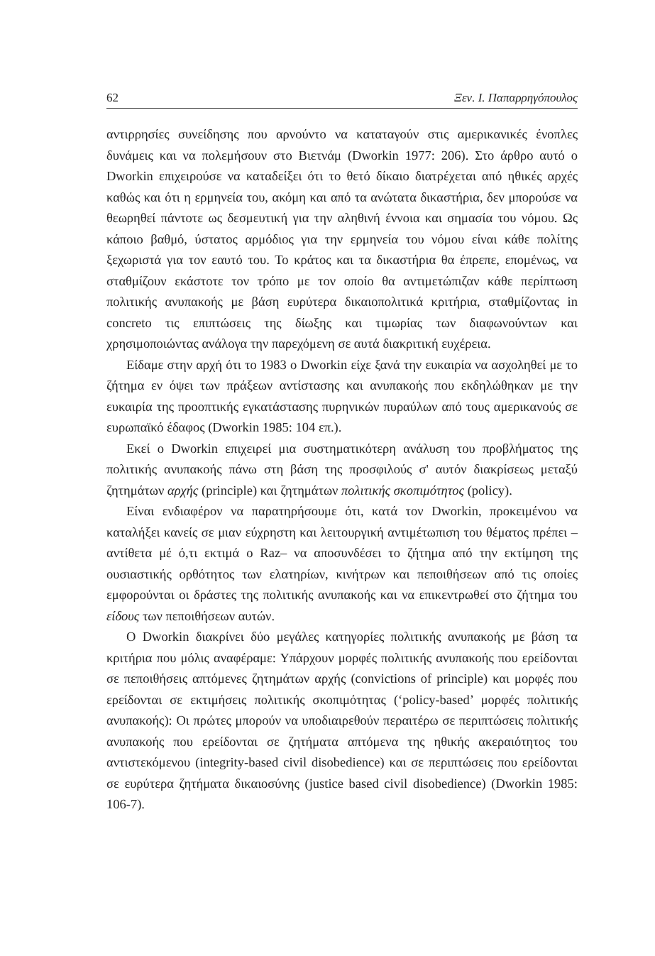62 Ξεν. Ι. Παπαρρηγόπουλος
αντιρρησίες συνείδησης που αρνούντο να καταταγούν στις αμερικανικές ένοπλες δυνάμεις και να πολεμήσουν στο Βιετνάμ (Dworkin 1977: 206). Στο άρθρο αυτό ο Dworkin επιχειρούσε να καταδείξει ότι το θετό δίκαιο διατρέχεται από ηθικές αρχές καθώς και ότι η ερμηνεία του, ακόμη και από τα ανώτατα δικαστήρια, δεν μπορούσε να θεωρηθεί πάντοτε ως δεσμευτική για την αληθινή έννοια και σημασία του νόμου. Ως κάποιο βαθμό, ύστατος αρμόδιος για την ερμηνεία του νόμου είναι κάθε πολίτης ξεχωριστά για τον εαυτό του. Το κράτος και τα δικαστήρια θα έπρεπε, επομένως, να σταθμίζουν εκάστοτε τον τρόπο με τον οποίο θα αντιμετώπιζαν κάθε περίπτωση πολιτικής ανυπακοής με βάση ευρύτερα δικαιοπολιτικά κριτήρια, σταθμίζοντας in concreto τις επιπτώσεις της δίωξης και τιμωρίας των διαφωνούντων και χρησιμοποιώντας ανάλογα την παρεχόμενη σε αυτά διακριτική ευχέρεια.
Είδαμε στην αρχή ότι το 1983 ο Dworkin είχε ξανά την ευκαιρία να ασχοληθεί με το ζήτημα εν όψει των πράξεων αντίστασης και ανυπακοής που εκδηλώθηκαν με την ευκαιρία της προοπτικής εγκατάστασης πυρηνικών πυραύλων από τους αμερικανούς σε ευρωπαϊκό έδαφος (Dworkin 1985: 104 επ.).
Εκεί ο Dworkin επιχειρεί μια συστηματικότερη ανάλυση του προβλήματος της πολιτικής ανυπακοής πάνω στη βάση της προσφιλούς σ' αυτόν διακρίσεως μεταξύ ζητημάτων αρχής (principle) και ζητημάτων πολιτικής σκοπιμότητος (policy).
Είναι ενδιαφέρον να παρατηρήσουμε ότι, κατά τον Dworkin, προκειμένου να καταλήξει κανείς σε μιαν εύχρηστη και λειτουργική αντιμέτωπιση του θέματος πρέπει –αντίθετα μέ ό,τι εκτιμά ο Raz– να αποσυνδέσει το ζήτημα από την εκτίμηση της ουσιαστικής ορθότητος των ελατηρίων, κινήτρων και πεποιθήσεων από τις οποίες εμφορούνται οι δράστες της πολιτικής ανυπακοής και να επικεντρωθεί στο ζήτημα του είδους των πεποιθήσεων αυτών.
Ο Dworkin διακρίνει δύο μεγάλες κατηγορίες πολιτικής ανυπακοής με βάση τα κριτήρια που μόλις αναφέραμε: Υπάρχουν μορφές πολιτικής ανυπακοής που ερείδονται σε πεποιθήσεις απτόμενες ζητημάτων αρχής (convictions of principle) και μορφές που ερείδονται σε εκτιμήσεις πολιτικής σκοπιμότητας (‘policy-based’ μορφές πολιτικής ανυπακοής): Οι πρώτες μπορούν να υποδιαιρεθούν περαιτέρω σε περιπτώσεις πολιτικής ανυπακοής που ερείδονται σε ζητήματα απτόμενα της ηθικής ακεραιότητος του αντιστεκόμενου (integrity-based civil disobedience) και σε περιπτώσεις που ερείδονται σε ευρύτερα ζητήματα δικαιοσύνης (justice based civil disobedience) (Dworkin 1985: 106-7).